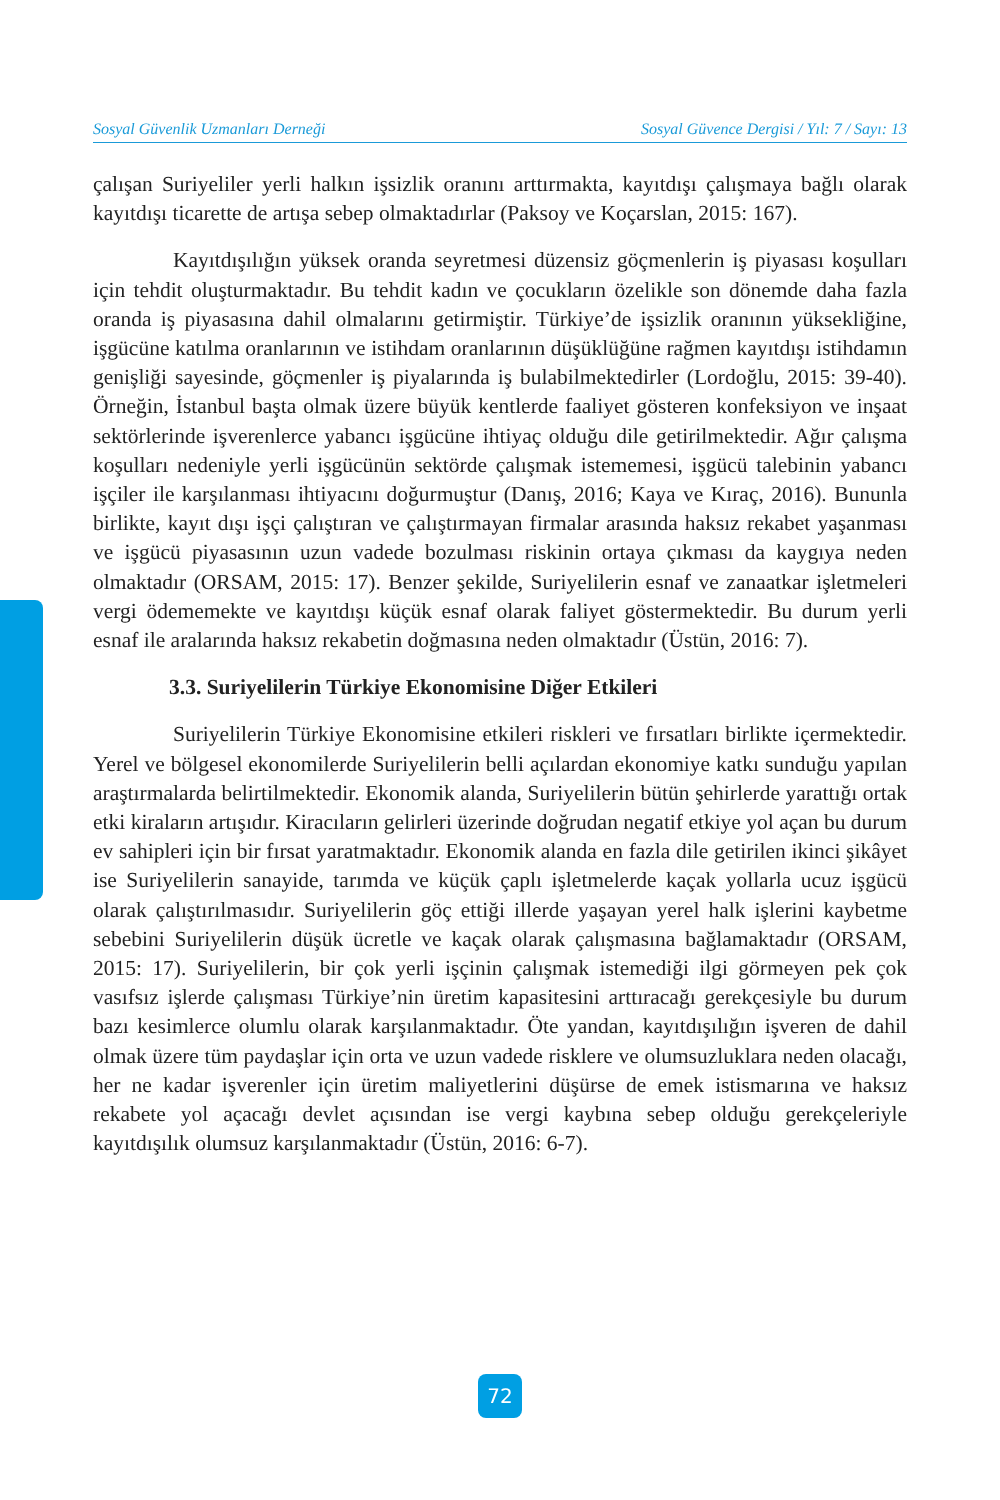Sosyal Güvenlik Uzmanları Derneği Sosyal Güvence Dergisi / Yıl: 7 / Sayı: 13
çalışan Suriyeliler yerli halkın işsizlik oranını arttırmakta, kayıtdışı çalışmaya bağlı olarak kayıtdışı ticarette de artışa sebep olmaktadırlar (Paksoy ve Koçarslan, 2015: 167).
Kayıtdışılığın yüksek oranda seyretmesi düzensiz göçmenlerin iş piyasası koşulları için tehdit oluşturmaktadır. Bu tehdit kadın ve çocukların özelikle son dönemde daha fazla oranda iş piyasasına dahil olmalarını getirmiştir. Türkiye’de işsizlik oranının yüksekliğine, işgücüne katılma oranlarının ve istihdam oranlarının düşüklüğüne rağmen kayıtdışı istihdamın genişliği sayesinde, göçmenler iş piyalarında iş bulabilmektedirler (Lordoğlu, 2015: 39-40). Örneğin, İstanbul başta olmak üzere büyük kentlerde faaliyet gösteren konfeksiyon ve inşaat sektörlerinde işverenlerce yabancı işgücüne ihtiyaç olduğu dile getirilmektedir. Ağır çalışma koşulları nedeniyle yerli işgücünün sektörde çalışmak istememesi, işgücü talebinin yabancı işçiler ile karşılanması ihtiyacını doğurmuştur (Danış, 2016; Kaya ve Kıraç, 2016). Bununla birlikte, kayıt dışı işçi çalıştıran ve çalıştırmayan firmalar arasında haksız rekabet yaşanması ve işgücü piyasasının uzun vadede bozulması riskinin ortaya çıkması da kaygıya neden olmaktadır (ORSAM, 2015: 17). Benzer şekilde, Suriyelilerin esnaf ve zanaatkar işletmeleri vergi ödememekte ve kayıtdışı küçük esnaf olarak faliyet göstermektedir. Bu durum yerli esnaf ile aralarında haksız rekabetin doğmasına neden olmaktadır (Üstün, 2016: 7).
3.3. Suriyelilerin Türkiye Ekonomisine Diğer Etkileri
Suriyelilerin Türkiye Ekonomisine etkileri riskleri ve fırsatları birlikte içermektedir. Yerel ve bölgesel ekonomilerde Suriyelilerin belli açılardan ekonomiye katkı sunduğu yapılan araştırmalarda belirtilmektedir. Ekonomik alanda, Suriyelilerin bütün şehirlerde yarattığı ortak etki kiraların artışıdır. Kiracıların gelirleri üzerinde doğrudan negatif etkiye yol açan bu durum ev sahipleri için bir fırsat yaratmaktadır. Ekonomik alanda en fazla dile getirilen ikinci şikâyet ise Suriyelilerin sanayide, tarımda ve küçük çaplı işletmelerde kaçak yollarla ucuz işgücü olarak çalıştırılmasıdır. Suriyelilerin göç ettiği illerde yaşayan yerel halk işlerini kaybetme sebebini Suriyelilerin düşük ücretle ve kaçak olarak çalışmasına bağlamaktadır (ORSAM, 2015: 17). Suriyelilerin, bir çok yerli işçinin çalışmak istemediği ilgi görmeyen pek çok vasıfsız işlerde çalışması Türkiye’nin üretim kapasitesini arttıracağı gerekçesiyle bu durum bazı kesimlerce olumlu olarak karşılanmaktadır. Öte yandan, kayıtdışılığın işveren de dahil olmak üzere tüm paydaşlar için orta ve uzun vadede risklere ve olumsuzluklara neden olacağı, her ne kadar işverenler için üretim maliyetlerini düşürse de emek istismarına ve haksız rekabete yol açacağı devlet açısından ise vergi kaybına sebep olduğu gerekçeleriyle kayıtdışılık olumsuz karşılanmaktadır (Üstün, 2016: 6-7).
72